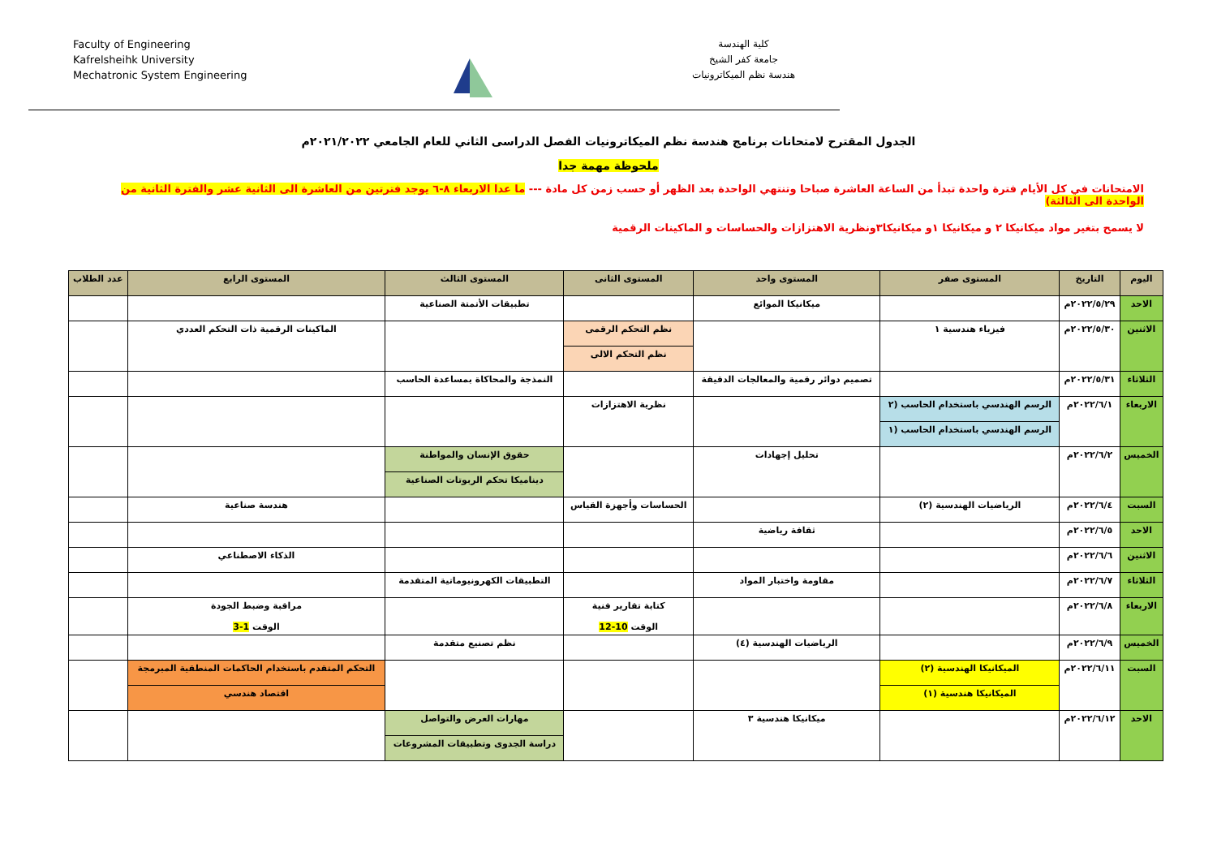Faculty of Engineering
Kafrelsheihk University
Mechatronic System Engineering
كلية الهندسة
جامعة كفر الشيخ
هندسة نظم الميكاترونيات
الجدول المقترح لامتحانات برنامج هندسة نظم الميكاترونيات الفصل الدراسى الثاني للعام الجامعي ٢٠٢١/٢٠٢٢م
ملحوظة مهمة جدا
الامتحانات في كل الأيام فترة واحدة تبدأ من الساعة العاشرة صباحا وتنتهي الواحدة بعد الظهر أو حسب زمن كل مادة --- ما عدا الاربعاء ٨-٦ يوجد فترتين من العاشرة الى الثانية عشر والفترة الثانية من الواحدة الى الثالثة)
لا يسمح بتغير مواد ميكانيكا ٢ و ميكانيكا ١و ميكانيكا٣ونظرية الاهتزازات والحساسات و الماكينات الرقمية
| اليوم | التاريخ | المستوى صفر | المستوى واحد | المستوى الثانى | المستوى الثالث | المستوى الرابع | عدد الطلاب |
| --- | --- | --- | --- | --- | --- | --- | --- |
| الاحد | ٢٠٢٢/٥/٢٩م | | ميكانيكا الموائع | | تطبيقات الأتمتة الصناعية | | |
| الاثنين | ٢٠٢٢/٥/٣٠م | فيزياء هندسية ١ | | نظم التحكم الرقمى | | الماكينات الرقمية ذات التحكم العددي | |
| | | | | نظم التحكم الالى | | | |
| الثلاثاء | ٢٠٢٢/٥/٣١م | | تصميم دوائر رقمية والمعالجات الدقيقة | | النمذجة والمحاكاة بمساعدة الحاسب | | |
| الاربعاء | ٢٠٢٢/٦/١م | الرسم الهندسي باستخدام الحاسب (٢ | | نظرية الاهتزازات | | | |
| | | الرسم الهندسي باستخدام الحاسب (١ | | | | | |
| الخميس | ٢٠٢٢/٦/٢م | | تحليل إجهادات | | حقوق الإنسان والمواطنة | | |
| | | | | | ديناميكا تحكم الربوتات الصناعية | | |
| السبت | ٢٠٢٢/٦/٤م | الرياضيات الهندسية (٢) | | الحساسات وأجهزة القياس | | هندسة صناعية | |
| الاحد | ٢٠٢٢/٦/٥م | | ثقافة رياضية | | | | |
| الاثنين | ٢٠٢٢/٦/٦م | | | | | الذكاء الاصطناعي | |
| الثلاثاء | ٢٠٢٢/٦/٧م | | مقاومة واختبار المواد | | التطبيقات الكهرونيوماتية المتقدمة | | |
| الاربعاء | ٢٠٢٢/٦/٨م | | | كتابة تقارير فنية الوقت 10-12 | | مراقبة وضبط الجودة الوقت 1-3 | |
| الخميس | ٢٠٢٢/٦/٩م | | الرياضيات الهندسية (٤) | | نظم تصنيع متقدمة | | |
| السبت | ٢٠٢٢/٦/١١م | الميكانيكا الهندسية (٢) | | | | التحكم المتقدم باستخدام الحاكمات المنطقية المبرمجة | |
| | | الميكانيكا هندسية (١) | | | | اقتصاد هندسي | |
| الاحد | ٢٠٢٢/٦/١٢م | | ميكانيكا هندسية ٣ | | مهارات العرض والتواصل | | |
| | | | | | دراسة الجدوى وتطبيقات المشروعات | | |